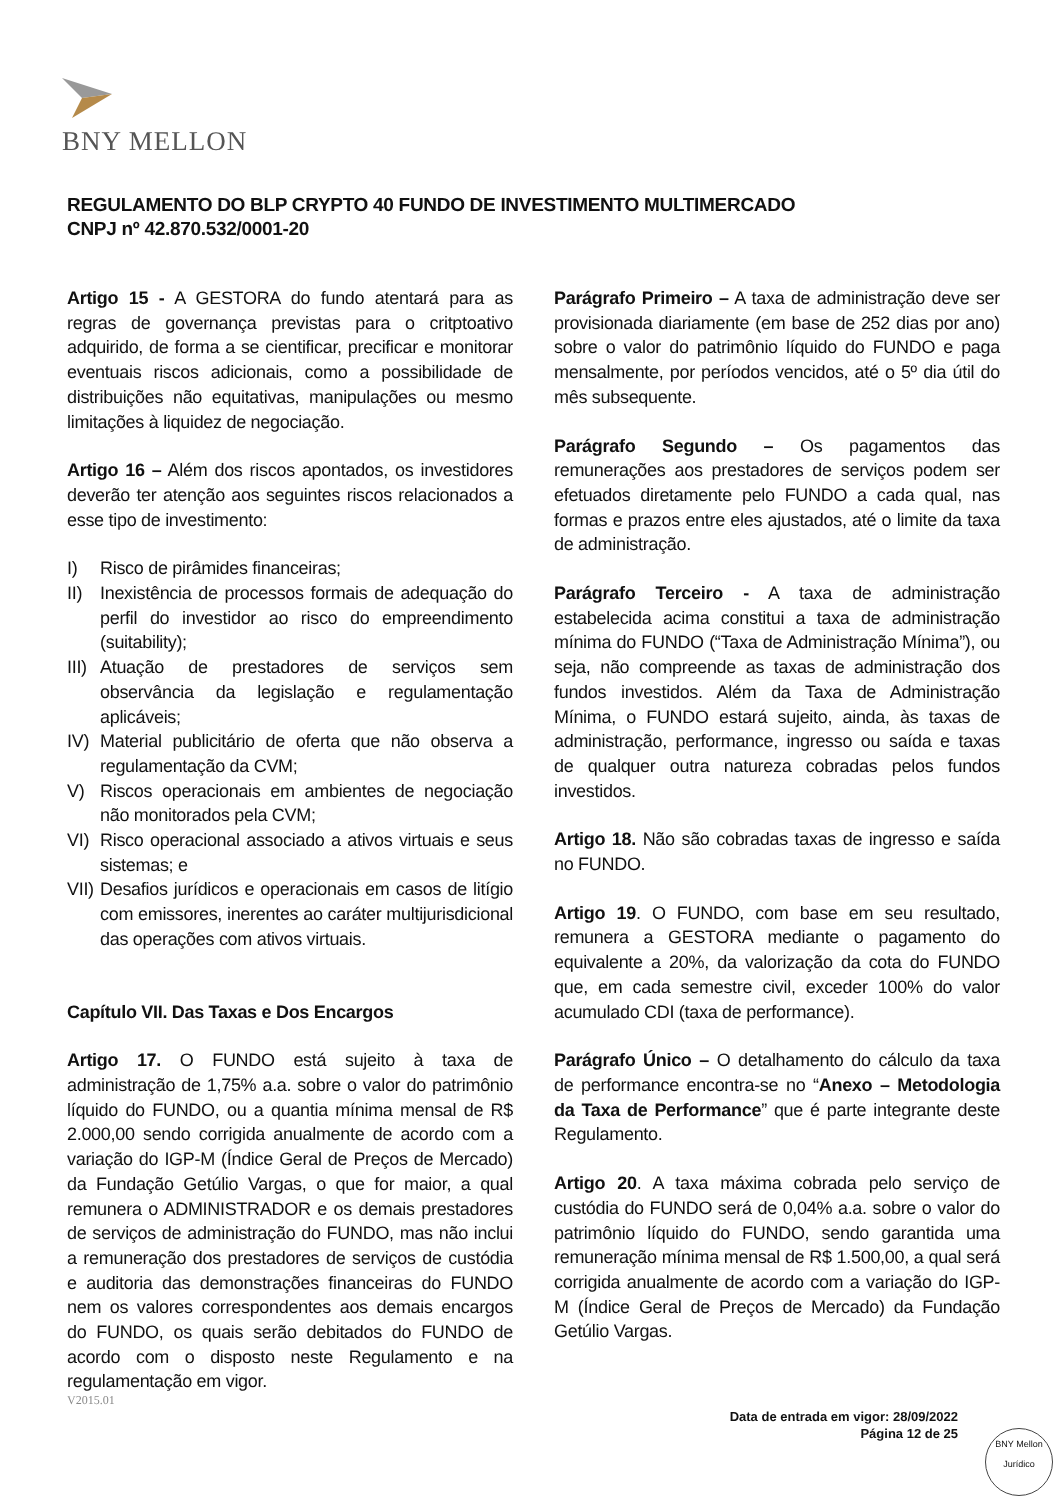BNY MELLON
REGULAMENTO DO BLP CRYPTO 40 FUNDO DE INVESTIMENTO MULTIMERCADO
CNPJ nº 42.870.532/0001-20
Artigo 15 - A GESTORA do fundo atentará para as regras de governança previstas para o critptoativo adquirido, de forma a se cientificar, precificar e monitorar eventuais riscos adicionais, como a possibilidade de distribuições não equitativas, manipulações ou mesmo limitações à liquidez de negociação.
Artigo 16 – Além dos riscos apontados, os investidores deverão ter atenção aos seguintes riscos relacionados a esse tipo de investimento:
I) Risco de pirâmides financeiras;
II) Inexistência de processos formais de adequação do perfil do investidor ao risco do empreendimento (suitability);
III) Atuação de prestadores de serviços sem observância da legislação e regulamentação aplicáveis;
IV) Material publicitário de oferta que não observa a regulamentação da CVM;
V) Riscos operacionais em ambientes de negociação não monitorados pela CVM;
VI) Risco operacional associado a ativos virtuais e seus sistemas; e
VII) Desafios jurídicos e operacionais em casos de litígio com emissores, inerentes ao caráter multijurisdicional das operações com ativos virtuais.
Capítulo VII. Das Taxas e Dos Encargos
Artigo 17. O FUNDO está sujeito à taxa de administração de 1,75% a.a. sobre o valor do patrimônio líquido do FUNDO, ou a quantia mínima mensal de R$ 2.000,00 sendo corrigida anualmente de acordo com a variação do IGP-M (Índice Geral de Preços de Mercado) da Fundação Getúlio Vargas, o que for maior, a qual remunera o ADMINISTRADOR e os demais prestadores de serviços de administração do FUNDO, mas não inclui a remuneração dos prestadores de serviços de custódia e auditoria das demonstrações financeiras do FUNDO nem os valores correspondentes aos demais encargos do FUNDO, os quais serão debitados do FUNDO de acordo com o disposto neste Regulamento e na regulamentação em vigor.
Parágrafo Primeiro – A taxa de administração deve ser provisionada diariamente (em base de 252 dias por ano) sobre o valor do patrimônio líquido do FUNDO e paga mensalmente, por períodos vencidos, até o 5º dia útil do mês subsequente.
Parágrafo Segundo – Os pagamentos das remunerações aos prestadores de serviços podem ser efetuados diretamente pelo FUNDO a cada qual, nas formas e prazos entre eles ajustados, até o limite da taxa de administração.
Parágrafo Terceiro - A taxa de administração estabelecida acima constitui a taxa de administração mínima do FUNDO (“Taxa de Administração Mínima”), ou seja, não compreende as taxas de administração dos fundos investidos. Além da Taxa de Administração Mínima, o FUNDO estará sujeito, ainda, às taxas de administração, performance, ingresso ou saída e taxas de qualquer outra natureza cobradas pelos fundos investidos.
Artigo 18. Não são cobradas taxas de ingresso e saída no FUNDO.
Artigo 19. O FUNDO, com base em seu resultado, remunera a GESTORA mediante o pagamento do equivalente a 20%, da valorização da cota do FUNDO que, em cada semestre civil, exceder 100% do valor acumulado CDI (taxa de performance).
Parágrafo Único – O detalhamento do cálculo da taxa de performance encontra-se no “Anexo – Metodologia da Taxa de Performance” que é parte integrante deste Regulamento.
Artigo 20. A taxa máxima cobrada pelo serviço de custódia do FUNDO será de 0,04% a.a. sobre o valor do patrimônio líquido do FUNDO, sendo garantida uma remuneração mínima mensal de R$ 1.500,00, a qual será corrigida anualmente de acordo com a variação do IGP-M (Índice Geral de Preços de Mercado) da Fundação Getúlio Vargas.
V2015.01
Data de entrada em vigor: 28/09/2022
Página 12 de 25
BNY Mellon
Jurídico